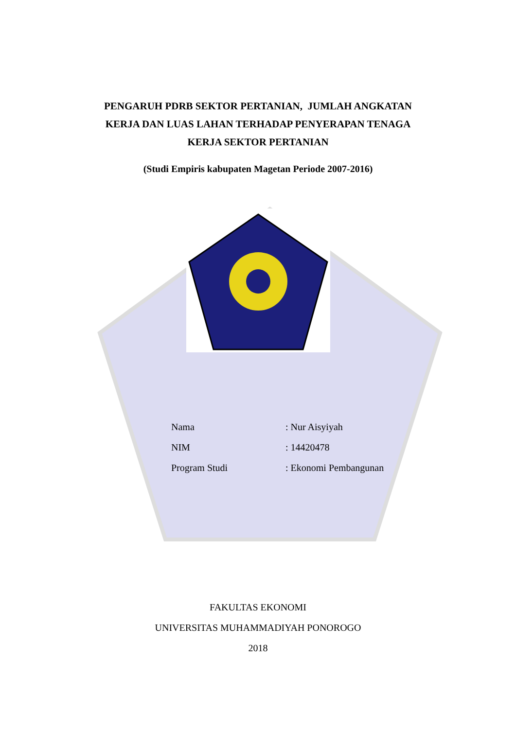PENGARUH PDRB SEKTOR PERTANIAN, JUMLAH ANGKATAN
KERJA DAN LUAS LAHAN TERHADAP PENYERAPAN TENAGA
KERJA SEKTOR PERTANIAN
(Studi Empiris kabupaten Magetan Periode 2007-2016)
| Nama | : Nur Aisyiyah |
| NIM | : 14420478 |
| Program Studi | : Ekonomi Pembangunan |
FAKULTAS EKONOMI
UNIVERSITAS MUHAMMADIYAH PONOROGO
2018